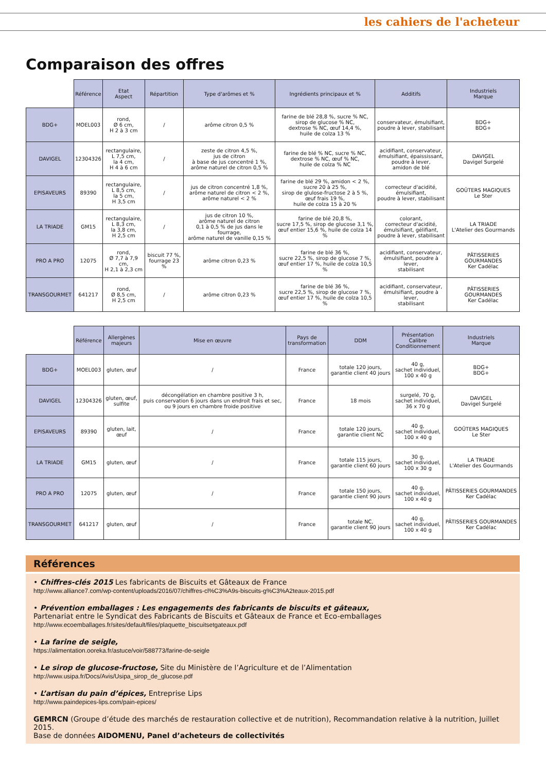les cahiers de l'acheteur
Comparaison des offres
| | Référence | Etat Aspect | Répartition | Type d'arômes et % | Ingrédients principaux et % | Additifs | Industriels Marque |
| --- | --- | --- | --- | --- | --- | --- | --- |
| BDG+ | MOEL003 | rond, Ø 6 cm, H 2 à 3 cm | / | arôme citron 0,5 % | farine de blé 28,8 %, sucre % NC, sirop de glucose % NC, dextrose % NC, œuf 14,4 %, huile de colza 13 % | conservateur, émulsifiant, poudre à lever, stabilisant | BDG+ BDG+ |
| DAVIGEL | 12304326 | rectangulaire, L 7,5 cm, la 4 cm, H 4 à 6 cm | / | zeste de citron 4,5 %, jus de citron à base de jus concentré 1 %, arôme naturel de citron 0,5 % | farine de blé % NC, sucre % NC, dextrose % NC, œuf % NC, huile de colza % NC | acidifiant, conservateur, émulsifiant, épaississant, poudre à lever, amidon de blé | DAVIGEL Davigel Surgelé |
| EPISAVEURS | 89390 | rectangulaire, L 8,5 cm, la 5 cm, H 3,5 cm | / | jus de citron concentré 1,8 %, arôme naturel de citron < 2 %, arôme naturel < 2 % | farine de blé 29 %, amidon < 2 %, sucre 20 à 25 %, sirop de glulose-fructose 2 à 5 %, œuf frais 19 %, huile de colza 15 à 20 % | correcteur d'acidité, émulsifiant, poudre à lever, stabilisant | GOÛTERS MAGIQUES Le Ster |
| LA TRIADE | GM15 | rectangulaire, L 8,3 cm, la 3,8 cm, H 2,5 cm | / | jus de citron 10 %, arôme naturel de citron 0,1 à 0,5 % de jus dans le fourrage, arôme naturel de vanille 0,15 % | farine de blé 20,8 %, sucre 17,5 %, sirop de glucose 3,1 %, œuf entier 15,6 %, huile de colza 14 % | colorant, correcteur d'acidité, émulsifiant, gélifiant, poudre à lever, stabilisant | LA TRIADE L'Atelier des Gourmands |
| PRO A PRO | 12075 | rond, Ø 7,7 à 7,9 cm, H 2,1 à 2,3 cm | biscuit 77 %, fourrage 23 % | arôme citron 0,23 % | farine de blé 36 %, sucre 22,5 %, sirop de glucose 7 %, œuf entier 17 %, huile de colza 10,5 % | acidifiant, conservateur, émulsifiant, poudre à lever, stabilisant | PÂTISSERIES GOURMANDES Ker Cadélac |
| TRANSGOURMET | 641217 | rond, Ø 8,5 cm, H 2,5 cm | / | arôme citron 0,23 % | farine de blé 36 %, sucre 22,5 %, sirop de glucose 7 %, œuf entier 17 %, huile de colza 10,5 % | acidifiant, conservateur, émulsifiant, poudre à lever, stabilisant | PÂTISSERIES GOURMANDES Ker Cadélac |
| | Référence | Allergènes majeurs | Mise en œuvre | Pays de transformation | DDM | Présentation Calibre Conditionnement | Industriels Marque |
| --- | --- | --- | --- | --- | --- | --- | --- |
| BDG+ | MOEL003 | gluten, œuf | / | France | totale 120 jours, garantie client 40 jours | 40 g, sachet individuel, 100 x 40 g | BDG+ BDG+ |
| DAVIGEL | 12304326 | gluten, œuf, sulfite | décongélation en chambre positive 3 h, puis conservation 6 jours dans un endroit frais et sec, ou 9 jours en chambre froide positive | France | 18 mois | surgelé, 70 g, sachet individuel, 36 x 70 g | DAVIGEL Davigel Surgelé |
| EPISAVEURS | 89390 | gluten, lait, œuf | / | France | totale 120 jours, garantie client NC | 40 g, sachet individuel, 100 x 40 g | GOÛTERS MAGIQUES Le Ster |
| LA TRIADE | GM15 | gluten, œuf | / | France | totale 115 jours, garantie client 60 jours | 30 g, sachet individuel, 100 x 30 g | LA TRIADE L'Atelier des Gourmands |
| PRO A PRO | 12075 | gluten, œuf | / | France | totale 150 jours, garantie client 90 jours | 40 g, sachet individuel, 100 x 40 g | PÂTISSERIES GOURMANDES Ker Cadélac |
| TRANSGOURMET | 641217 | gluten, œuf | / | France | totale NC, garantie client 90 jours | 40 g, sachet individuel, 100 x 40 g | PÂTISSERIES GOURMANDES Ker Cadélac |
Références
• Chiffres-clés 2015 Les fabricants de Biscuits et Gâteaux de France
http://www.alliance7.com/wp-content/uploads/2016/07/chiffres-cl%C3%A9s-biscuits-g%C3%A2teaux-2015.pdf
• Prévention emballages : Les engagements des fabricants de biscuits et gâteaux,
Partenariat entre le Syndicat des Fabricants de Biscuits et Gâteaux de France et Eco-emballages
http://www.ecoemballages.fr/sites/default/files/plaquette_biscuitsetgateaux.pdf
• La farine de seigle,
https://alimentation.ooreka.fr/astuce/voir/588773/farine-de-seigle
• Le sirop de glucose-fructose, Site du Ministère de l’Agriculture et de l’Alimentation
http://www.usipa.fr/Docs/Avis/Usipa_sirop_de_glucose.pdf
• L’artisan du pain d’épices, Entreprise Lips
http://www.paindepices-lips.com/pain-epices/
GEMRCN (Groupe d’étude des marchés de restauration collective et de nutrition), Recommandation relative à la nutrition, Juillet 2015.
Base de données AIDOMENU, Panel d’acheteurs de collectivités